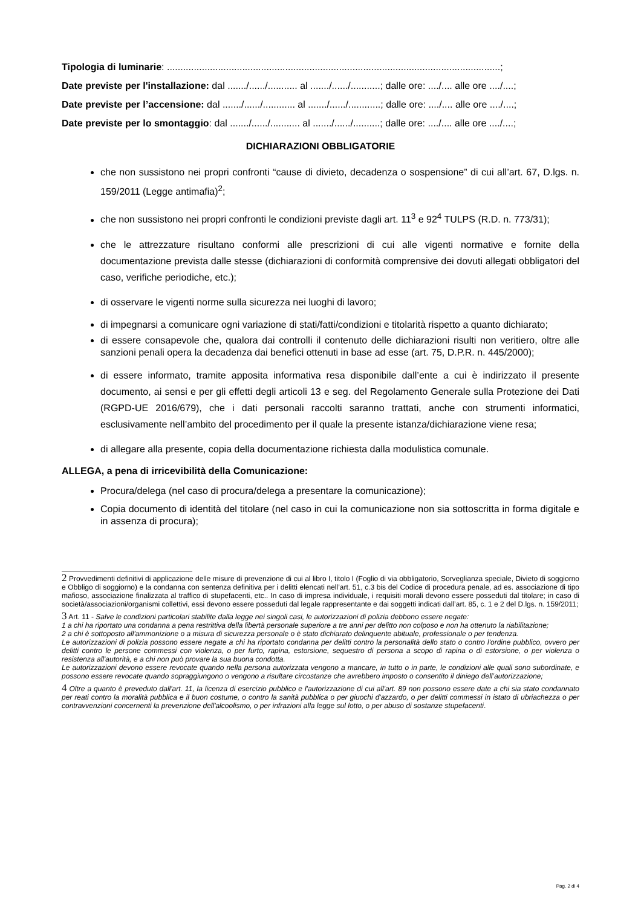Tipologia di luminarie: ............................................................................................................................;
Date previste per l'installazione: dal ......./....../........... al ......./....../...........; dalle ore: ..../.... alle ore ..../....;
Date previste per l’accensione: dal ......./....../............ al ......./....../............; dalle ore: ..../.... alle ore ..../....;
Date previste per lo smontaggio: dal ......./....../........... al ......./....../..........; dalle ore: ..../.... alle ore ..../....;
DICHIARAZIONI OBBLIGATORIE
che non sussistono nei propri confronti “cause di divieto, decadenza o sospensione” di cui all’art. 67, D.lgs. n. 159/2011 (Legge antimafia)<sup>2</sup>;
che non sussistono nei propri confronti le condizioni previste dagli art. 11<sup>3</sup> e 92<sup>4</sup> TULPS (R.D. n. 773/31);
che le attrezzature risultano conformi alle prescrizioni di cui alle vigenti normative e fornite della documentazione prevista dalle stesse (dichiarazioni di conformità comprensive dei dovuti allegati obbligatori del caso, verifiche periodiche, etc.);
di osservare le vigenti norme sulla sicurezza nei luoghi di lavoro;
di impegnarsi a comunicare ogni variazione di stati/fatti/condizioni e titolarità rispetto a quanto dichiarato;
di essere consapevole che, qualora dai controlli il contenuto delle dichiarazioni risulti non veritiero, oltre alle sanzioni penali opera la decadenza dai benefici ottenuti in base ad esse (art. 75, D.P.R. n. 445/2000);
di essere informato, tramite apposita informativa resa disponibile dall’ente a cui è indirizzato il presente documento, ai sensi e per gli effetti degli articoli 13 e seg. del Regolamento Generale sulla Protezione dei Dati (RGPD-UE 2016/679), che i dati personali raccolti saranno trattati, anche con strumenti informatici, esclusivamente nell’ambito del procedimento per il quale la presente istanza/dichiarazione viene resa;
di allegare alla presente, copia della documentazione richiesta dalla modulistica comunale.
ALLEGA, a pena di irricevibilità della Comunicazione:
Procura/delega (nel caso di procura/delega a presentare la comunicazione);
Copia documento di identità del titolare (nel caso in cui la comunicazione non sia sottoscritta in forma digitale e in assenza di procura);
2 Provvedimenti definitivi di applicazione delle misure di prevenzione di cui al libro I, titolo I (Foglio di via obbligatorio, Sorveglianza speciale, Divieto di soggiorno e Obbligo di soggiorno) e la condanna con sentenza definitiva per i delitti elencati nell’art. 51, c.3 bis del Codice di procedura penale, ad es. associazione di tipo mafioso, associazione finalizzata al traffico di stupefacenti, etc.. In caso di impresa individuale, i requisiti morali devono essere posseduti dal titolare; in caso di società/associazioni/organismi collettivi, essi devono essere posseduti dal legale rappresentante e dai soggetti indicati dall’art. 85, c. 1 e 2 del D.lgs. n. 159/2011;
3 Art. 11 - Salve le condizioni particolari stabilite dalla legge nei singoli casi, le autorizzazioni di polizia debbono essere negate:
1 a chi ha riportato una condanna a pena restrittiva della libertà personale superiore a tre anni per delitto non colposo e non ha ottenuto la riabilitazione;
2 a chi è sottoposto all'ammonizione o a misura di sicurezza personale o è stato dichiarato delinquente abituale, professionale o per tendenza.
Le autorizzazioni di polizia possono essere negate a chi ha riportato condanna per delitti contro la personalità dello stato o contro l'ordine pubblico, ovvero per delitti contro le persone commessi con violenza, o per furto, rapina, estorsione, sequestro di persona a scopo di rapina o di estorsione, o per violenza o resistenza all'autorità, e a chi non può provare la sua buona condotta.
Le autorizzazioni devono essere revocate quando nella persona autorizzata vengono a mancare, in tutto o in parte, le condizioni alle quali sono subordinate, e possono essere revocate quando sopraggiungono o vengono a risultare circostanze che avrebbero imposto o consentito il diniego dell’autorizzazione;
4 Oltre a quanto è preveduto dall'art. 11, la licenza di esercizio pubblico e l'autorizzazione di cui all'art. 89 non possono essere date a chi sia stato condannato per reati contro la moralità pubblica e il buon costume, o contro la sanità pubblica o per giuochi d'azzardo, o per delitti commessi in istato di ubriachezza o per contravvenzioni concernenti la prevenzione dell'alcoolismo, o per infrazioni alla legge sul lotto, o per abuso di sostanze stupefacenti.
Pag. 2 di 4